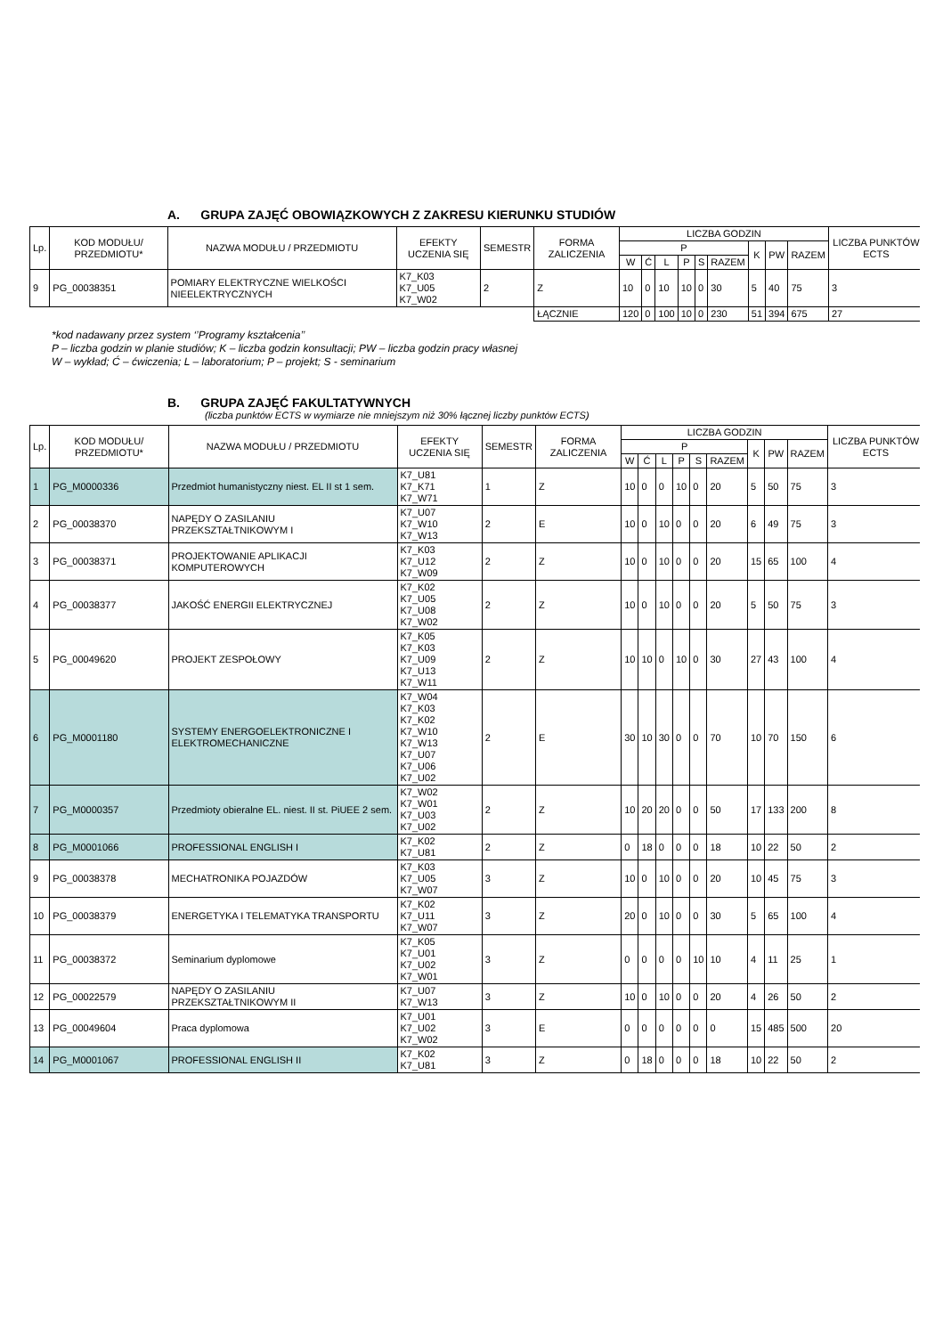A. GRUPA ZAJĘĆ OBOWIĄZKOWYCH Z ZAKRESU KIERUNKU STUDIÓW
| Lp. | KOD MODUŁU/ PRZEDMIOTU* | NAZWA MODUŁU / PRZEDMIOTU | EFEKTY UCZENIA SIĘ | SEMESTR | FORMA ZALICZENIA | LICZBA GODZIN | | | | | | | | | LICZBA PUNKTÓW ECTS |
| --- | --- | --- | --- | --- | --- | --- | --- | --- | --- | --- | --- | --- | --- | --- | --- |
| | | | | | | P | | | | | | K | PW | RAZEM | |
| | | | | | | W | Ć | L | P | S | RAZEM | | | | |
| 9 | PG_00038351 | POMIARY ELEKTRYCZNE WIELKOŚCI NIEELEKTRYCZNYCH | K7_K03 K7_U05 K7_W02 | 2 | Z | 10 | 0 | 10 | 10 | 0 | 30 | 5 | 40 | 75 | 3 |
| | | | | | ŁĄCZNIE | 120 | 0 | 100 | 10 | 0 | 230 | 51 | 394 | 675 | 27 |
*kod nadawany przez system ‘’Programy kształcenia’’
P – liczba godzin w planie studiów; K – liczba godzin konsultacji; PW – liczba godzin pracy własnej
W – wykład; Ć – ćwiczenia; L – laboratorium; P – projekt; S - seminarium
B. GRUPA ZAJĘĆ FAKULTATYWNYCH
(liczba punktów ECTS w wymiarze nie mniejszym niż 30% łącznej liczby punktów ECTS)
| Lp. | KOD MODUŁU/ PRZEDMIOTU* | NAZWA MODUŁU / PRZEDMIOTU | EFEKTY UCZENIA SIĘ | SEMESTR | FORMA ZALICZENIA | LICZBA GODZIN | | | | | | | | | LICZBA PUNKTÓW ECTS |
| --- | --- | --- | --- | --- | --- | --- | --- | --- | --- | --- | --- | --- | --- | --- | --- |
| | | | | | | P | | | | | | K | PW | RAZEM | |
| | | | | | | W | Ć | L | P | S | RAZEM | | | | |
| 1 | PG_M0000336 | Przedmiot humanistyczny niest. EL II st 1 sem. | K7_U81 K7_K71 K7_W71 | 1 | Z | 10 | 0 | 0 | 10 | 0 | 20 | 5 | 50 | 75 | 3 |
| 2 | PG_00038370 | NAPĘDY O ZASILANIU PRZEKSZTAŁTNIKOWYM I | K7_U07 K7_W10 K7_W13 | 2 | E | 10 | 0 | 10 | 0 | 0 | 20 | 6 | 49 | 75 | 3 |
| 3 | PG_00038371 | PROJEKTOWANIE APLIKACJI KOMPUTEROWYCH | K7_K03 K7_U12 K7_W09 | 2 | Z | 10 | 0 | 10 | 0 | 0 | 20 | 15 | 65 | 100 | 4 |
| 4 | PG_00038377 | JAKOŚĆ ENERGII ELEKTRYCZNEJ | K7_K02 K7_U05 K7_U08 K7_W02 | 2 | Z | 10 | 0 | 10 | 0 | 0 | 20 | 5 | 50 | 75 | 3 |
| 5 | PG_00049620 | PROJEKT ZESPOŁOWY | K7_K05 K7_K03 K7_U09 K7_U13 K7_W11 | 2 | Z | 10 | 10 | 0 | 10 | 0 | 30 | 27 | 43 | 100 | 4 |
| 6 | PG_M0001180 | SYSTEMY ENERGOELEKTRONICZNE I ELEKTROMECHANICZNE | K7_W04 K7_K03 K7_K02 K7_W10 K7_W13 K7_U07 K7_U06 K7_U02 | 2 | E | 30 | 10 | 30 | 0 | 0 | 70 | 10 | 70 | 150 | 6 |
| 7 | PG_M0000357 | Przedmioty obieralne EL. niest. II st. PiUEE 2 sem. | K7_W02 K7_W01 K7_U03 K7_U02 | 2 | Z | 10 | 20 | 20 | 0 | 0 | 50 | 17 | 133 | 200 | 8 |
| 8 | PG_M0001066 | PROFESSIONAL ENGLISH I | K7_K02 K7_U81 | 2 | Z | 0 | 18 | 0 | 0 | 0 | 18 | 10 | 22 | 50 | 2 |
| 9 | PG_00038378 | MECHATRONIKA POJAZDÓW | K7_K03 K7_U05 K7_W07 | 3 | Z | 10 | 0 | 10 | 0 | 0 | 20 | 10 | 45 | 75 | 3 |
| 10 | PG_00038379 | ENERGETYKA I TELEMATYKA TRANSPORTU | K7_K02 K7_U11 K7_W07 | 3 | Z | 20 | 0 | 10 | 0 | 0 | 30 | 5 | 65 | 100 | 4 |
| 11 | PG_00038372 | Seminarium dyplomowe | K7_K05 K7_U01 K7_U02 K7_W01 | 3 | Z | 0 | 0 | 0 | 0 | 10 | 10 | 4 | 11 | 25 | 1 |
| 12 | PG_00022579 | NAPĘDY O ZASILANIU PRZEKSZTAŁTNIKOWYM II | K7_U07 K7_W13 | 3 | Z | 10 | 0 | 10 | 0 | 0 | 20 | 4 | 26 | 50 | 2 |
| 13 | PG_00049604 | Praca dyplomowa | K7_U01 K7_U02 K7_W02 | 3 | E | 0 | 0 | 0 | 0 | 0 | 0 | 15 | 485 | 500 | 20 |
| 14 | PG_M0001067 | PROFESSIONAL ENGLISH II | K7_K02 K7_U81 | 3 | Z | 0 | 18 | 0 | 0 | 0 | 18 | 10 | 22 | 50 | 2 |